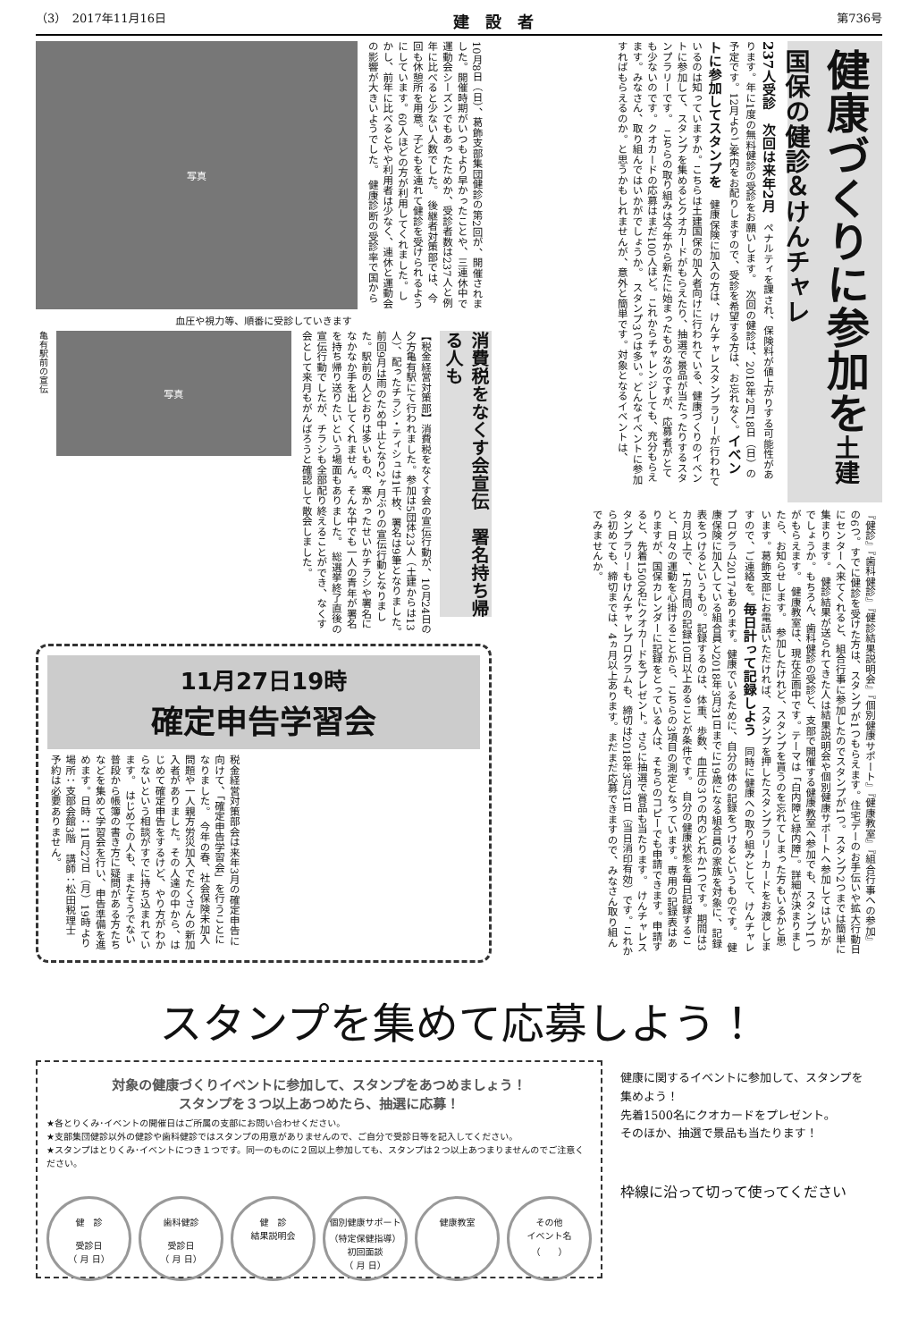（3）　2017年11月16日 建設者 第736号
写真
10月8日（日）、葛飾支部集団健診の第2回が、開催されました。開催時期がいつもより早かったことや、三連休中で運動会シーズンでもあったためか、受診者数は237人と例年に比べると少ない人数でした。　後継者対策部では、今回も休憩所を用意。子どもを連れて健診を受けられるようにしています。60人ほどの方が利用してくれました。しかし、前年に比べるとやや利用者は少なく、連休と運動会の影響が大きいようでした。　健康診断の受診率で国から
血圧や視力等、順番に受診していきます
亀有駅前の宣伝
写真
【税金経営対策部】消費税をなくす会の宣伝行動が、10月24日の夕方亀有駅にて行われました。参加は5団体23人（土建からは13人）、配ったチラシ・ティシュは1千枚、署名は9筆となりました。　前回9月は雨のため中止となり2ヶ月ぶりの宣伝行動となりました。駅前の人どおりは多いもの、寒かったせいかチラシや署名になかなか手を出してくれません。そんな中でも一人の青年が署名を持ち帰り送りたいという場面もありました。　総選挙終了直後の宣伝行動でしたが、チラシも全部配り終えることができ、なくす会として来月もがんばろうと確認して散会しました。
消費税をなくす会宣伝　署名持ち帰る人も
11月27日19時
確定申告学習会
税金経営対策部会は来年3月の確定申告に向けて、「確定申告学習会」を行うことになりました。　今年の春、社会保険未加入問題や一人親方労災加入でたくさんの新加入者がありました。その人達の中から、はじめて確定申告をするけど、やり方がわからないという相談がすでに持ち込まれています。　はじめての人も、またそうでない普段から帳簿の書き方に疑問がある方たちなどを集めて学習会を行い、申告準備を進めます。日時：11月27日（月）19時より　場所：支部会館3階　講師：松田税理士　予約は必要ありません。
健康づくりに参加を 土建国保の健診＆けんチャレ
237人受診　次回は来年2月　ペナルティを課され、保険料が値上がりする可能性があります。年に1度の無料健診の受診をお願いします。　次回の健診は、2018年2月18日（日）の予定です。12月よりご案内をお配りしますので、受診を希望する方は、お忘れなく。イベントに参加してスタンプを　健康保険に加入の方は、けんチャレスタンプラリーが行われているのは知っていますか。こちらは土建国保の加入者向けに行われている、健康づくりのイベントに参加して、スタンプを集めるとクオカードがもらえたり、抽選で景品が当たったりするスタンプラリーです。　こちらの取り組みは今年から新たに始まったものなのですが、応募者がとても少ないのです。クオカードの応募はまだ100人ほど。これからチャレンジしても、充分もらえます。みなさん、取り組んではいかがでしょうか。　スタンプ3つは多い。どんなイベントに参加すればもらえるのか。と思うかもしれませんが、意外と簡単です。対象となるイベントは、
『健診』『歯科健診』『健診結果説明会』『個別健康サポート』『健康教室』『組合行事への参加』の6つ。すでに健診を受けた方は、スタンプが1つもらえます。住宅デーのお手伝いや拡大行動日にセンターへ来てくれると、組合行事に参加したのでスタンプが1つ。スタンプ2つまでは簡単に集まります。　健診結果が送られてきた人は結果説明会や個別健康サポートへ参加してはいかがでしょうか。もちろん、歯科健診の受診と、支部で開催する健康教室へ参加でも、スタンプ1つがもらえます。　健康教室は、現在企画中です。テーマは「白内障と緑内障」。詳細が決まりましたら、お知らせします。　参加したけれど、スタンプを貰うのを忘れてしまった方もいるかと思います。葛飾支部にお電話いただければ、スタンプを押したスタンプラリーカードをお渡ししますので、ご連絡を。毎日計って記録しよう　同時に健康への取り組みとして、けんチャレプログラム2017もあります。健康でいるために、自分の体の記録をつけるというものです。　健康保険に加入している組合員と2018年3月31日までに19歳になる組合員の家族を対象に、記録表をつけるというもの。記録するのは、体重、歩数、血圧の3つの内のどれか1つです。期間は3カ月以上で、1カ月間の記録10日以上あることが条件です。　自分の健康状態を毎日記録すること、日々の運動を心掛けることから、こちらの3項目の測定となっています。専用の記録表はありますが、国保カレンダーに記録をとっている人は、そちらのコピーでも申請できます。申請すると、先着1500名にクオカードをプレゼント。さらに抽選で賞品も当たります。　けんチャレスタンプラリーもけんチャレプログラムも、締切は2018年3月31日（当日消印有効）です。これから初めても、締切までは、4ヵ月以上あります。まだまだ応募できますので、みなさん取り組んでみませんか。
スタンプを集めて応募しよう！
対象の健康づくりイベントに参加して、スタンプをあつめましょう！
スタンプを３つ以上あつめたら、抽選に応募！
★各とりくみ･イベントの開催日はご所属の支部にお問い合わせください。
★支部集団健診以外の健診や歯科健診ではスタンプの用意がありませんので、ご自分で受診日等を記入してください。
★スタンプはとりくみ･イベントにつき１つです。同一のものに２回以上参加しても、スタンプは２つ以上あつまりませんのでご注意ください。
健　診
受診日
（ 月 日）
歯科健診
受診日
（ 月 日）
健　診
結果説明会
個別健康サポート
（特定保健指導）
初回面談
（ 月 日）
健康教室 その他
イベント名
（　　）
健康に関するイベントに参加して、スタンプを集めよう！
先着1500名にクオカードをプレゼント。
そのほか、抽選で景品も当たります！
枠線に沿って切って使ってください